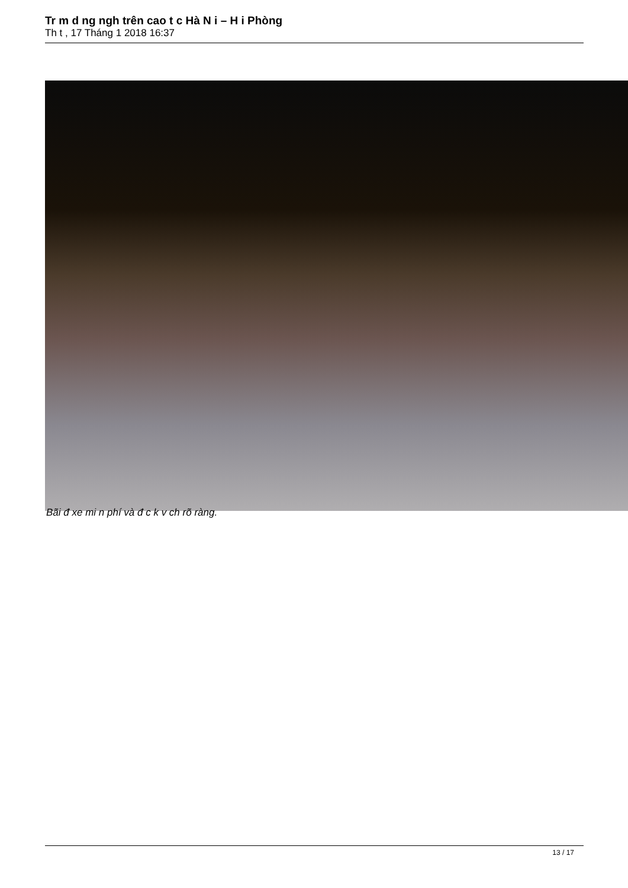Tr m d ng ngh trên cao t c Hà N i – H i Phòng
Th t , 17 Tháng 1 2018 16:37
Bãi đ xe mi n phí và đ c k v ch rõ ràng.
13 / 17